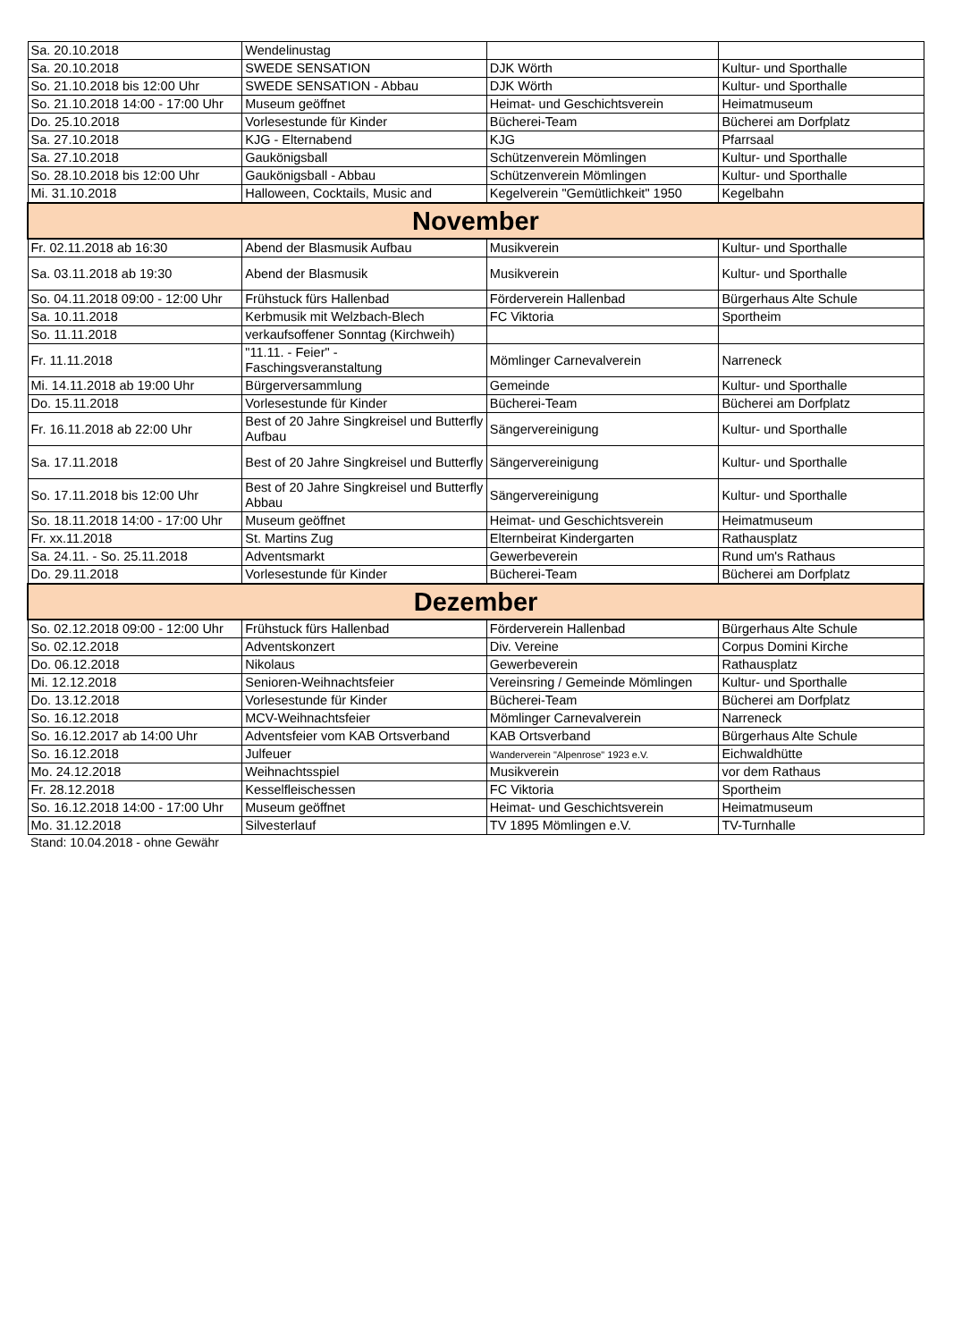| Sa. 20.10.2018 | Wendelinustag | | |
| Sa. 20.10.2018 | SWEDE SENSATION | DJK Wörth | Kultur- und Sporthalle |
| So. 21.10.2018 bis 12:00 Uhr | SWEDE SENSATION - Abbau | DJK Wörth | Kultur- und Sporthalle |
| So. 21.10.2018 14:00 - 17:00 Uhr | Museum geöffnet | Heimat- und Geschichtsverein | Heimatmuseum |
| Do. 25.10.2018 | Vorlesestunde für Kinder | Bücherei-Team | Bücherei am Dorfplatz |
| Sa. 27.10.2018 | KJG - Elternabend | KJG | Pfarrsaal |
| Sa. 27.10.2018 | Gaukönigsball | Schützenverein Mömlingen | Kultur- und Sporthalle |
| So. 28.10.2018 bis 12:00 Uhr | Gaukönigsball - Abbau | Schützenverein Mömlingen | Kultur- und Sporthalle |
| Mi. 31.10.2018 | Halloween, Cocktails, Music and | Kegelverein "Gemütlichkeit" 1950 | Kegelbahn |
| November | | | |
| Fr. 02.11.2018 ab 16:30 | Abend der Blasmusik Aufbau | Musikverein | Kultur- und Sporthalle |
| Sa. 03.11.2018 ab 19:30 | Abend der Blasmusik | Musikverein | Kultur- und Sporthalle |
| So. 04.11.2018 09:00 - 12:00 Uhr | Frühstuck fürs Hallenbad | Förderverein Hallenbad | Bürgerhaus Alte Schule |
| Sa. 10.11.2018 | Kerbmusik mit Welzbach-Blech | FC Viktoria | Sportheim |
| So. 11.11.2018 | verkaufsoffener Sonntag (Kirchweih) | | |
| Fr. 11.11.2018 | "11.11. - Feier" - Faschingsveranstaltung | Mömlinger Carnevalverein | Narreneck |
| Mi. 14.11.2018 ab 19:00 Uhr | Bürgerversammlung | Gemeinde | Kultur- und Sporthalle |
| Do. 15.11.2018 | Vorlesestunde für Kinder | Bücherei-Team | Bücherei am Dorfplatz |
| Fr. 16.11.2018 ab 22:00 Uhr | Best of 20 Jahre Singkreisel und Butterfly Aufbau | Sängervereinigung | Kultur- und Sporthalle |
| Sa. 17.11.2018 | Best of 20 Jahre Singkreisel und Butterfly | Sängervereinigung | Kultur- und Sporthalle |
| So. 17.11.2018 bis 12:00 Uhr | Best of 20 Jahre Singkreisel und Butterfly Abbau | Sängervereinigung | Kultur- und Sporthalle |
| So. 18.11.2018 14:00 - 17:00 Uhr | Museum geöffnet | Heimat- und Geschichtsverein | Heimatmuseum |
| Fr. xx.11.2018 | St. Martins Zug | Elternbeirat Kindergarten | Rathausplatz |
| Sa. 24.11. - So. 25.11.2018 | Adventsmarkt | Gewerbeverein | Rund um's Rathaus |
| Do. 29.11.2018 | Vorlesestunde für Kinder | Bücherei-Team | Bücherei am Dorfplatz |
| Dezember | | | |
| So. 02.12.2018 09:00 - 12:00 Uhr | Frühstuck fürs Hallenbad | Förderverein Hallenbad | Bürgerhaus Alte Schule |
| So. 02.12.2018 | Adventskonzert | Div. Vereine | Corpus Domini Kirche |
| Do. 06.12.2018 | Nikolaus | Gewerbeverein | Rathausplatz |
| Mi. 12.12.2018 | Senioren-Weihnachtsfeier | Vereinsring / Gemeinde Mömlingen | Kultur- und Sporthalle |
| Do. 13.12.2018 | Vorlesestunde für Kinder | Bücherei-Team | Bücherei am Dorfplatz |
| So. 16.12.2018 | MCV-Weihnachtsfeier | Mömlinger Carnevalverein | Narreneck |
| So. 16.12.2017 ab 14:00 Uhr | Adventsfeier vom KAB Ortsverband | KAB Ortsverband | Bürgerhaus Alte Schule |
| So. 16.12.2018 | Julfeuer | Wanderverein "Alpenrose" 1923 e.V. | Eichwaldhütte |
| Mo. 24.12.2018 | Weihnachtsspiel | Musikverein | vor dem Rathaus |
| Fr. 28.12.2018 | Kesselfleischessen | FC Viktoria | Sportheim |
| So. 16.12.2018 14:00 - 17:00 Uhr | Museum geöffnet | Heimat- und Geschichtsverein | Heimatmuseum |
| Mo. 31.12.2018 | Silvesterlauf | TV 1895 Mömlingen e.V. | TV-Turnhalle |
Stand: 10.04.2018 - ohne Gewähr